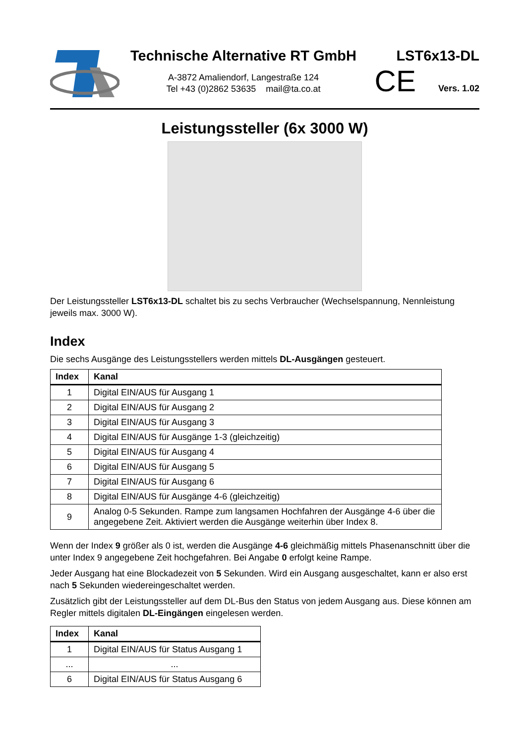Technische Alternative RT GmbH
A-3872 Amaliendorf, Langestraße 124
Tel +43 (0)2862 53635 mail@ta.co.at
LST6x13-DL
CE Vers. 1.02
Leistungssteller (6x 3000 W)
Der Leistungssteller LST6x13-DL schaltet bis zu sechs Verbraucher (Wechselspannung, Nennleistung jeweils max. 3000 W).
Index
Die sechs Ausgänge des Leistungsstellers werden mittels DL-Ausgängen gesteuert.
| Index | Kanal |
| --- | --- |
| 1 | Digital EIN/AUS für Ausgang 1 |
| 2 | Digital EIN/AUS für Ausgang 2 |
| 3 | Digital EIN/AUS für Ausgang 3 |
| 4 | Digital EIN/AUS für Ausgänge 1-3 (gleichzeitig) |
| 5 | Digital EIN/AUS für Ausgang 4 |
| 6 | Digital EIN/AUS für Ausgang 5 |
| 7 | Digital EIN/AUS für Ausgang 6 |
| 8 | Digital EIN/AUS für Ausgänge 4-6 (gleichzeitig) |
| 9 | Analog 0-5 Sekunden. Rampe zum langsamen Hochfahren der Ausgänge 4-6 über die angegebene Zeit. Aktiviert werden die Ausgänge weiterhin über Index 8. |
Wenn der Index 9 größer als 0 ist, werden die Ausgänge 4-6 gleichmäßig mittels Phasenanschnitt über die unter Index 9 angegebene Zeit hochgefahren. Bei Angabe 0 erfolgt keine Rampe.
Jeder Ausgang hat eine Blockadezeit von 5 Sekunden. Wird ein Ausgang ausgeschaltet, kann er also erst nach 5 Sekunden wiedereingeschaltet werden.
Zusätzlich gibt der Leistungssteller auf dem DL-Bus den Status von jedem Ausgang aus. Diese können am Regler mittels digitalen DL-Eingängen eingelesen werden.
| Index | Kanal |
| --- | --- |
| 1 | Digital EIN/AUS für Status Ausgang 1 |
| ... | ... |
| 6 | Digital EIN/AUS für Status Ausgang 6 |